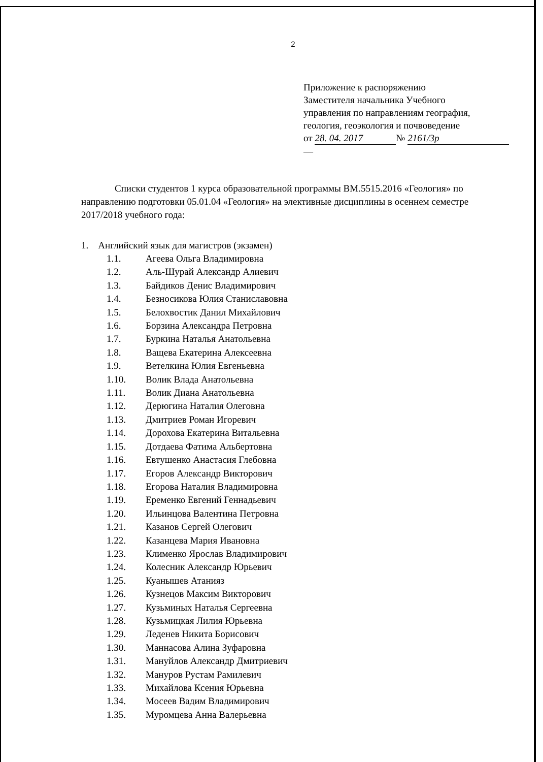2
Приложение к распоряжению
Заместителя начальника Учебного
управления по направлениям география,
геология, геоэкология и почвоведение
от 28. 04. 2017 № 2161/3р
—
Списки студентов 1 курса образовательной программы ВМ.5515.2016 «Геология» по направлению подготовки 05.01.04 «Геология» на элективные дисциплины в осеннем семестре 2017/2018 учебного года:
1. Английский язык для магистров (экзамен)
1.1. Агеева Ольга Владимировна
1.2. Аль-Шурай Александр Алиевич
1.3. Байдиков Денис Владимирович
1.4. Безносикова Юлия Станиславовна
1.5. Белохвостик Данил Михайлович
1.6. Борзина Александра Петровна
1.7. Буркина Наталья Анатольевна
1.8. Ващева Екатерина Алексеевна
1.9. Ветелкина Юлия Евгеньевна
1.10. Волик Влада Анатольевна
1.11. Волик Диана Анатольевна
1.12. Дерюгина Наталия Олеговна
1.13. Дмитриев Роман Игоревич
1.14. Дорохова Екатерина Витальевна
1.15. Дотдаева Фатима Альбертовна
1.16. Евтушенко Анастасия Глебовна
1.17. Егоров Александр Викторович
1.18. Егорова Наталия Владимировна
1.19. Еременко Евгений Геннадьевич
1.20. Ильинцова Валентина Петровна
1.21. Казанов Сергей Олегович
1.22. Казанцева Мария Ивановна
1.23. Клименко Ярослав Владимирович
1.24. Колесник Александр Юрьевич
1.25. Куанышев Атанияз
1.26. Кузнецов Максим Викторович
1.27. Кузьминых Наталья Сергеевна
1.28. Кузьмицкая Лилия Юрьевна
1.29. Леденев Никита Борисович
1.30. Маннасова Алина Зуфаровна
1.31. Мануйлов Александр Дмитриевич
1.32. Мануров Рустам Рамилевич
1.33. Михайлова Ксения Юрьевна
1.34. Мосеев Вадим Владимирович
1.35. Муромцева Анна Валерьевна